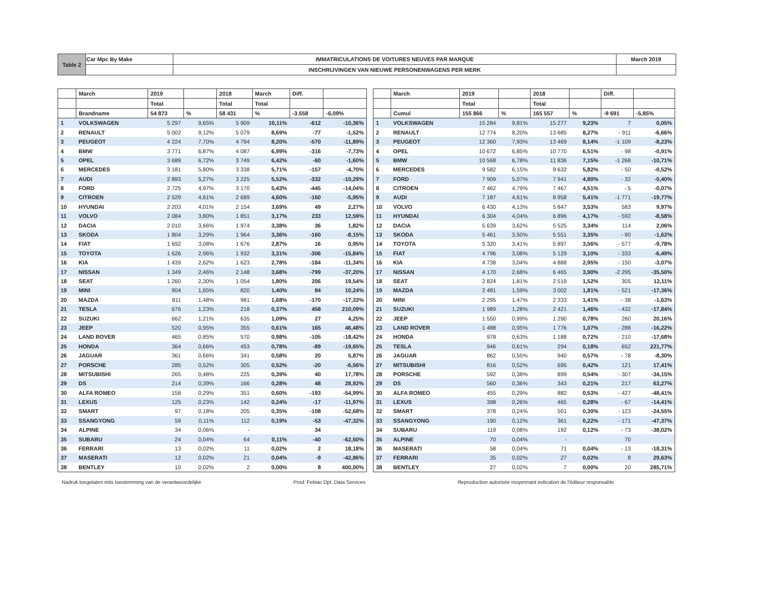| Table 2 | Car Mpc By Make | IMMATRICULATIONS DE VOITURES NEUVES PAR MARQUE | March 2019 |
| | | INSCHRIJVINGEN VAN NIEUWE PERSONENWAGENS PER MERK | |
| | March | 2019 | | 2018 | March | Diff. | |
| --- | --- | --- | --- | --- | --- | --- | --- |
| | | Total | | Total | Total | | |
| | Brandname | 54 873 | % | 58 431 | % | -3.558 | -6,09% |
| 1 | VOLKSWAGEN | 5 297 | 9,65% | 5 909 | 10,11% | -612 | -10,36% |
| 2 | RENAULT | 5 002 | 9,12% | 5 079 | 8,69% | -77 | -1,52% |
| 3 | PEUGEOT | 4 224 | 7,70% | 4 794 | 8,20% | -570 | -11,89% |
| 4 | BMW | 3 771 | 6,87% | 4 087 | 6,99% | -316 | -7,73% |
| 5 | OPEL | 3 689 | 6,72% | 3 749 | 6,42% | -60 | -1,60% |
| 6 | MERCEDES | 3 181 | 5,80% | 3 338 | 5,71% | -157 | -4,70% |
| 7 | AUDI | 2 893 | 5,27% | 3 225 | 5,52% | -332 | -10,29% |
| 8 | FORD | 2 725 | 4,97% | 3 170 | 5,43% | -445 | -14,04% |
| 9 | CITROEN | 2 529 | 4,61% | 2 689 | 4,60% | -160 | -5,95% |
| 10 | HYUNDAI | 2 203 | 4,01% | 2 154 | 3,69% | 49 | 2,27% |
| 11 | VOLVO | 2 084 | 3,80% | 1 851 | 3,17% | 233 | 12,59% |
| 12 | DACIA | 2 010 | 3,66% | 1 974 | 3,38% | 36 | 1,82% |
| 13 | SKODA | 1 804 | 3,29% | 1 964 | 3,36% | -160 | -8,15% |
| 14 | FIAT | 1 692 | 3,08% | 1 676 | 2,87% | 16 | 0,95% |
| 15 | TOYOTA | 1 626 | 2,96% | 1 932 | 3,31% | -306 | -15,84% |
| 16 | KIA | 1 439 | 2,62% | 1 623 | 2,78% | -184 | -11,34% |
| 17 | NISSAN | 1 349 | 2,46% | 2 148 | 3,68% | -799 | -37,20% |
| 18 | SEAT | 1 260 | 2,30% | 1 054 | 1,80% | 206 | 19,54% |
| 19 | MINI | 904 | 1,65% | 820 | 1,40% | 84 | 10,24% |
| 20 | MAZDA | 811 | 1,48% | 981 | 1,68% | -170 | -17,33% |
| 21 | TESLA | 676 | 1,23% | 218 | 0,37% | 458 | 210,09% |
| 22 | SUZUKI | 662 | 1,21% | 635 | 1,09% | 27 | 4,25% |
| 23 | JEEP | 520 | 0,95% | 355 | 0,61% | 165 | 46,48% |
| 24 | LAND ROVER | 465 | 0,85% | 570 | 0,98% | -105 | -18,42% |
| 25 | HONDA | 364 | 0,66% | 453 | 0,78% | -89 | -19,65% |
| 26 | JAGUAR | 361 | 0,66% | 341 | 0,58% | 20 | 5,87% |
| 27 | PORSCHE | 285 | 0,52% | 305 | 0,52% | -20 | -6,56% |
| 28 | MITSUBISHI | 265 | 0,48% | 225 | 0,39% | 40 | 17,78% |
| 29 | DS | 214 | 0,39% | 166 | 0,28% | 48 | 28,92% |
| 30 | ALFA ROMEO | 158 | 0,29% | 351 | 0,60% | -193 | -54,99% |
| 31 | LEXUS | 125 | 0,23% | 142 | 0,24% | -17 | -11,97% |
| 32 | SMART | 97 | 0,18% | 205 | 0,35% | -108 | -52,68% |
| 33 | SSANGYONG | 59 | 0,11% | 112 | 0,19% | -53 | -47,32% |
| 34 | ALPINE | 34 | 0,06% | - | | 34 | |
| 35 | SUBARU | 24 | 0,04% | 64 | 0,11% | -40 | -62,50% |
| 36 | FERRARI | 13 | 0,02% | 11 | 0,02% | 2 | 18,18% |
| 37 | MASERATI | 12 | 0,02% | 21 | 0,04% | -9 | -42,86% |
| 38 | BENTLEY | 10 | 0,02% | 2 | 0,00% | 8 | 400,00% |
| | March | 2019 | | 2018 | | Diff. | |
| --- | --- | --- | --- | --- | --- | --- | --- |
| | | Total | | Total | | | |
| | Cumul | 155 866 | % | 165 557 | % | -9 691 | -5,85% |
| 1 | VOLKSWAGEN | 15 284 | 9,81% | 15 277 | 9,23% | 7 | 0,05% |
| 2 | RENAULT | 12 774 | 8,20% | 13 685 | 8,27% | - 911 | -6,66% |
| 3 | PEUGEOT | 12 360 | 7,93% | 13 469 | 8,14% | -1 109 | -8,23% |
| 4 | OPEL | 10 672 | 6,85% | 10 770 | 6,51% | - 98 | -0,91% |
| 5 | BMW | 10 568 | 6,78% | 11 836 | 7,15% | -1 268 | -10,71% |
| 6 | MERCEDES | 9 582 | 6,15% | 9 632 | 5,82% | - 50 | -0,52% |
| 7 | FORD | 7 909 | 5,07% | 7 941 | 4,80% | - 32 | -0,40% |
| 8 | CITROEN | 7 462 | 4,79% | 7 467 | 4,51% | - 5 | -0,07% |
| 9 | AUDI | 7 187 | 4,61% | 8 958 | 5,41% | -1 771 | -19,77% |
| 10 | VOLVO | 6 430 | 4,13% | 5 847 | 3,53% | 583 | 9,97% |
| 11 | HYUNDAI | 6 304 | 4,04% | 6 896 | 4,17% | - 592 | -8,58% |
| 12 | DACIA | 5 639 | 3,62% | 5 525 | 3,34% | 114 | 2,06% |
| 13 | SKODA | 5 461 | 3,50% | 5 551 | 3,35% | - 90 | -1,62% |
| 14 | TOYOTA | 5 320 | 3,41% | 5 897 | 3,56% | - 577 | -9,78% |
| 15 | FIAT | 4 796 | 3,08% | 5 129 | 3,10% | - 333 | -6,49% |
| 16 | KIA | 4 738 | 3,04% | 4 888 | 2,95% | - 150 | -3,07% |
| 17 | NISSAN | 4 170 | 2,68% | 6 465 | 3,90% | -2 295 | -35,50% |
| 18 | SEAT | 2 824 | 1,81% | 2 519 | 1,52% | 305 | 12,11% |
| 19 | MAZDA | 2 481 | 1,59% | 3 002 | 1,81% | - 521 | -17,36% |
| 20 | MINI | 2 295 | 1,47% | 2 333 | 1,41% | - 38 | -1,63% |
| 21 | SUZUKI | 1 989 | 1,28% | 2 421 | 1,46% | - 432 | -17,84% |
| 22 | JEEP | 1 550 | 0,99% | 1 290 | 0,78% | 260 | 20,16% |
| 23 | LAND ROVER | 1 488 | 0,95% | 1 776 | 1,07% | - 288 | -16,22% |
| 24 | HONDA | 978 | 0,63% | 1 188 | 0,72% | - 210 | -17,68% |
| 25 | TESLA | 946 | 0,61% | 294 | 0,18% | 652 | 221,77% |
| 26 | JAGUAR | 862 | 0,55% | 940 | 0,57% | - 78 | -8,30% |
| 27 | MITSUBISHI | 816 | 0,52% | 695 | 0,42% | 121 | 17,41% |
| 28 | PORSCHE | 592 | 0,38% | 899 | 0,54% | - 307 | -34,15% |
| 29 | DS | 560 | 0,36% | 343 | 0,21% | 217 | 63,27% |
| 30 | ALFA ROMEO | 455 | 0,29% | 882 | 0,53% | - 427 | -48,41% |
| 31 | LEXUS | 398 | 0,26% | 465 | 0,28% | - 67 | -14,41% |
| 32 | SMART | 378 | 0,24% | 501 | 0,30% | - 123 | -24,55% |
| 33 | SSANGYONG | 190 | 0,12% | 361 | 0,22% | - 171 | -47,37% |
| 34 | SUBARU | 119 | 0,08% | 192 | 0,12% | - 73 | -38,02% |
| 35 | ALPINE | 70 | 0,04% | - | | 70 | |
| 36 | MASERATI | 58 | 0,04% | 71 | 0,04% | - 13 | -18,31% |
| 37 | FERRARI | 35 | 0,02% | 27 | 0,02% | 8 | 29,63% |
| 38 | BENTLEY | 27 | 0,02% | 7 | 0,00% | 20 | 285,71% |
Nadruk toegelaten mits toestemming van de verantwoordelijke Prod: Febiac Dpt. Data Services Reproduction autorisée moyennant indication de l'éditeur responsable